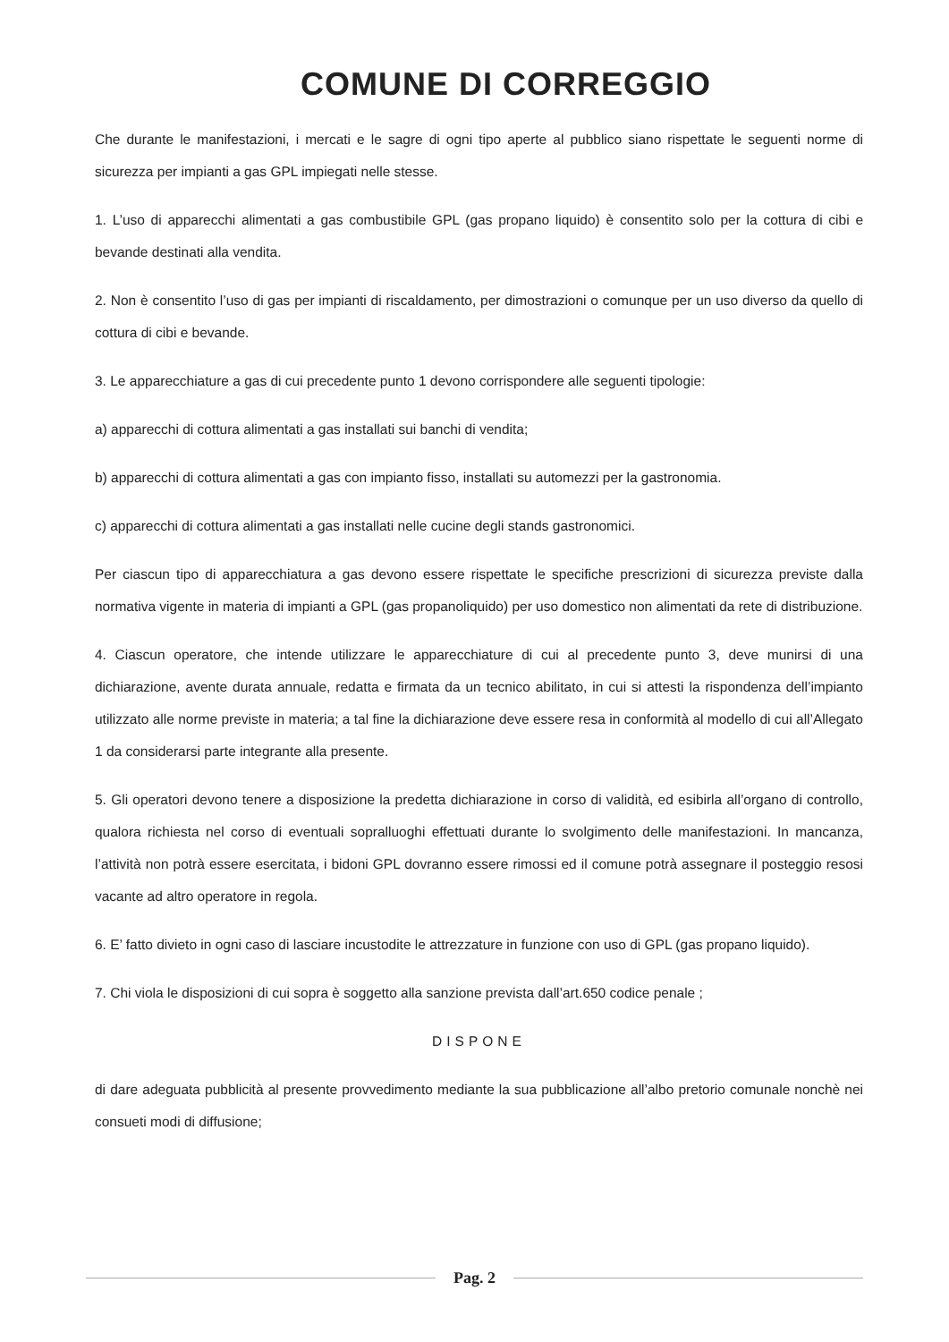COMUNE DI CORREGGIO
Che durante le manifestazioni, i mercati e le sagre di ogni tipo aperte al pubblico siano rispettate le seguenti norme di sicurezza per impianti a gas GPL impiegati nelle stesse.
1. L’uso di apparecchi alimentati a gas combustibile GPL (gas propano liquido) è consentito solo per la cottura di cibi e bevande destinati alla vendita.
2. Non è consentito l’uso di gas per impianti di riscaldamento, per dimostrazioni o comunque per un uso diverso da quello di cottura di cibi e bevande.
3. Le apparecchiature a gas di cui precedente punto 1 devono corrispondere alle seguenti tipologie:
a) apparecchi di cottura alimentati a gas installati sui banchi di vendita;
b) apparecchi di cottura alimentati a gas con impianto fisso, installati su automezzi per la gastronomia.
c) apparecchi di cottura alimentati a gas installati nelle cucine degli stands gastronomici.
Per ciascun tipo di apparecchiatura a gas devono essere rispettate le specifiche prescrizioni di sicurezza previste dalla normativa vigente in materia di impianti a GPL (gas propanoliquido) per uso domestico non alimentati da rete di distribuzione.
4. Ciascun operatore, che intende utilizzare le apparecchiature di cui al precedente punto 3, deve munirsi di una dichiarazione, avente durata annuale, redatta e firmata da un tecnico abilitato, in cui si attesti la rispondenza dell’impianto utilizzato alle norme previste in materia; a tal fine la dichiarazione deve essere resa in conformità al modello di cui all’Allegato 1 da considerarsi parte integrante alla presente.
5. Gli operatori devono tenere a disposizione la predetta dichiarazione in corso di validità, ed esibirla all’organo di controllo, qualora richiesta nel corso di eventuali sopralluoghi effettuati durante lo svolgimento delle manifestazioni. In mancanza, l’attività non potrà essere esercitata, i bidoni GPL dovranno essere rimossi ed il comune potrà assegnare il posteggio resosi vacante ad altro operatore in regola.
6. E’ fatto divieto in ogni caso di lasciare incustodite le attrezzature in funzione con uso di GPL (gas propano liquido).
7. Chi viola le disposizioni di cui sopra è soggetto alla sanzione prevista dall’art.650 codice penale ;
DISPONE
di dare adeguata pubblicità al presente provvedimento mediante la sua pubblicazione all’albo pretorio comunale nonchè nei consueti modi di diffusione;
Pag. 2